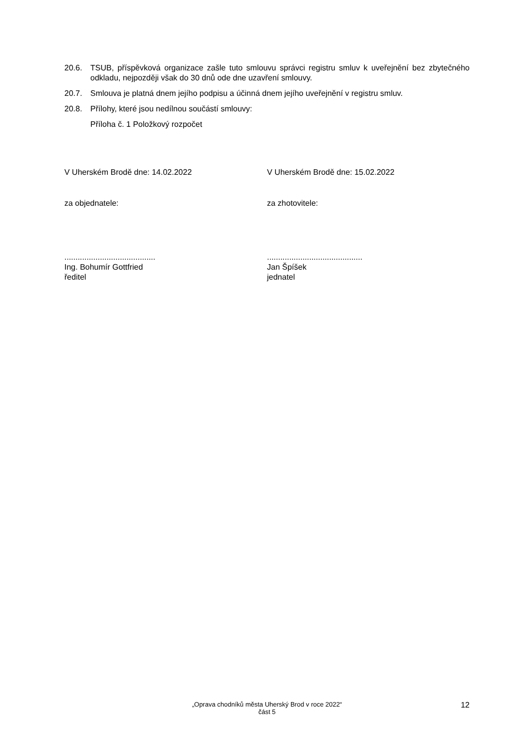20.6. TSUB, příspěvková organizace zašle tuto smlouvu správci registru smluv k uveřejnění bez zbytečného odkladu, nejpozději však do 30 dnů ode dne uzavření smlouvy.
20.7. Smlouva je platná dnem jejího podpisu a účinná dnem jejího uveřejnění v registru smluv.
20.8. Přílohy, které jsou nedílnou součástí smlouvy:
Příloha č. 1 Položkový rozpočet
V Uherském Brodě dne: 14.02.2022
za objednatele:
.........................................
Ing. Bohumír Gottfried
ředitel
V Uherském Brodě dne: 15.02.2022
za zhotovitele:
...........................................
Jan Špíšek
jednatel
„Oprava chodníků města Uherský Brod v roce 2022“
část 5
12